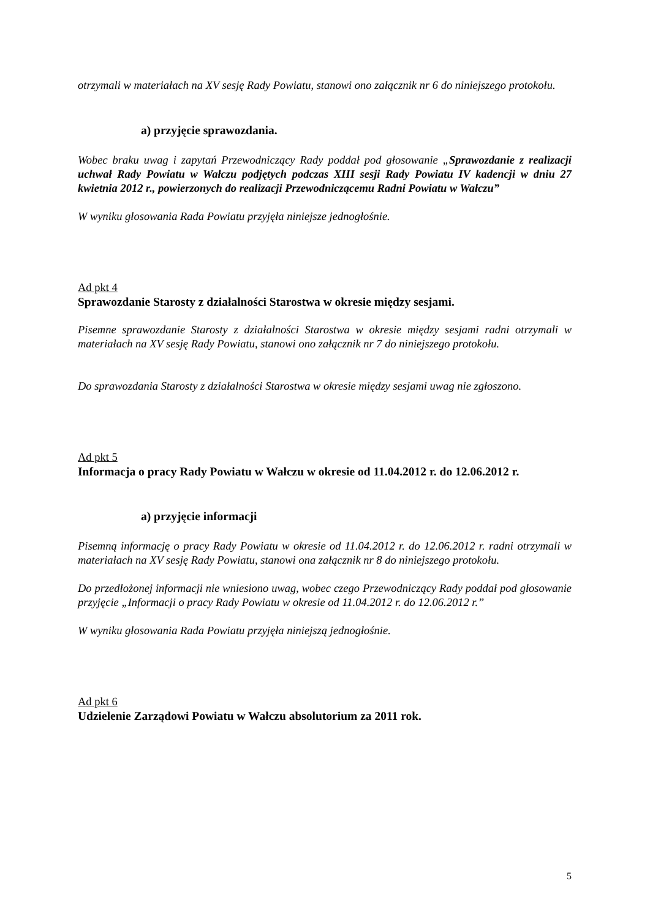otrzymali w materiałach na XV sesję Rady Powiatu, stanowi ono załącznik nr 6 do niniejszego protokołu.
a) przyjęcie sprawozdania.
Wobec braku uwag i zapytań Przewodniczący Rady poddał pod głosowanie „Sprawozdanie z realizacji uchwał Rady Powiatu w Wałczu podjętych podczas XIII sesji Rady Powiatu IV kadencji w dniu 27 kwietnia 2012 r., powierzonych do realizacji Przewodniczącemu Radni Powiatu w Wałczu”
W wyniku głosowania Rada Powiatu przyjęła niniejsze jednogłośnie.
Ad pkt 4
Sprawozdanie Starosty z działalności Starostwa w okresie między sesjami.
Pisemne sprawozdanie Starosty z działalności Starostwa w okresie między sesjami radni otrzymali w materiałach na XV sesję Rady Powiatu, stanowi ono załącznik nr 7 do niniejszego protokołu.
Do sprawozdania Starosty z działalności Starostwa w okresie między sesjami uwag nie zgłoszono.
Ad pkt 5
Informacja o pracy Rady Powiatu w Wałczu w okresie od 11.04.2012 r. do 12.06.2012 r.
a) przyjęcie informacji
Pisemną informację o pracy Rady Powiatu w okresie od 11.04.2012 r. do 12.06.2012 r. radni otrzymali w materiałach na XV sesję Rady Powiatu, stanowi ona załącznik nr 8 do niniejszego protokołu.
Do przedłożonej informacji nie wniesiono uwag, wobec czego Przewodniczący Rady poddał pod głosowanie przyjęcie „Informacji o pracy Rady Powiatu w okresie od 11.04.2012 r. do 12.06.2012 r.”
W wyniku głosowania Rada Powiatu przyjęła niniejszą jednogłośnie.
Ad pkt 6
Udzielenie Zarządowi Powiatu w Wałczu absolutorium za 2011 rok.
5